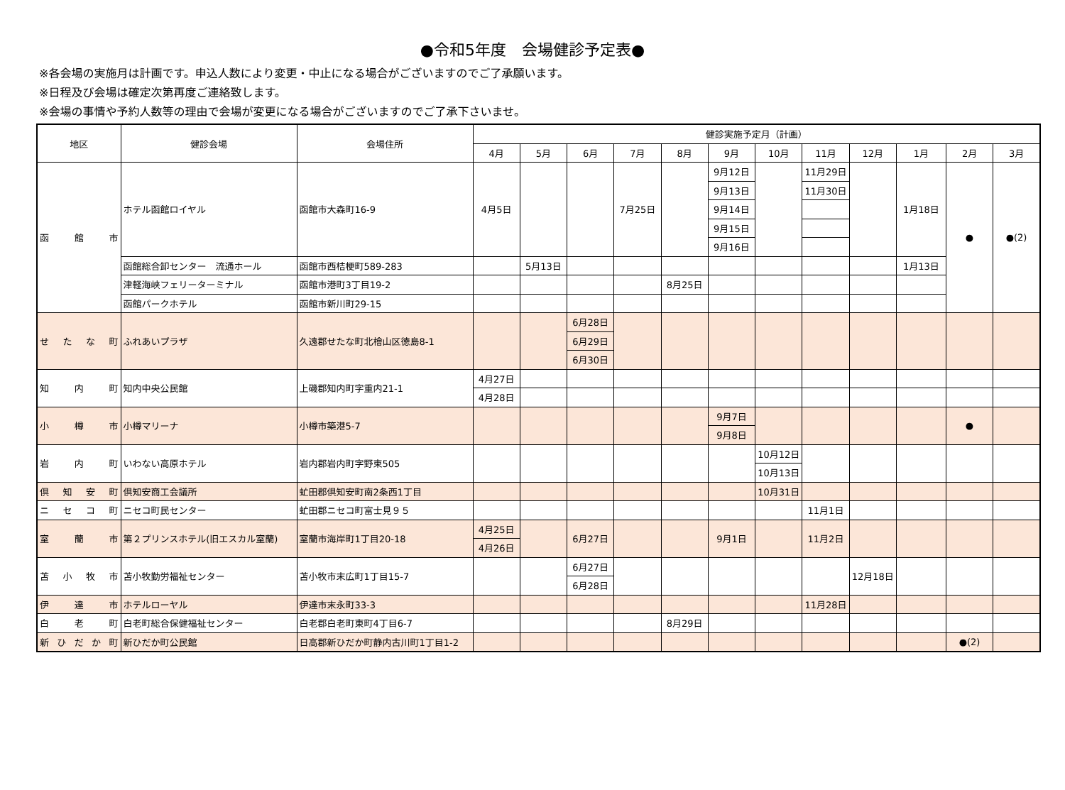●令和5年度　会場健診予定表●
※各会場の実施月は計画です。申込人数により変更・中止になる場合がございますのでご了承願います。
※日程及び会場は確定次第再度ご連絡致します。
※会場の事情や予約人数等の理由で会場が変更になる場合がございますのでご了承下さいませ。
| 地区 | 健診会場 | 会場住所 | 健診実施予定月（計画） | | | | | | | | | | | |
| --- | --- | --- | --- | --- | --- | --- | --- | --- | --- | --- | --- | --- | --- | --- |
| | | | 4月 | 5月 | 6月 | 7月 | 8月 | 9月 | 10月 | 11月 | 12月 | 1月 | 2月 | 3月 |
| 函 館 市 | ホテル函館ロイヤル | 函館市大森町16-9 | 4月5日 | | | 7月25日 | | 9月12日 | | 11月29日 | | 1月18日 | ● | ●(2) |
| | | | | | | | | 9月13日 | | 11月30日 | | | | |
| | | | | | | | | 9月14日 | | | | | | |
| | | | | | | | | 9月15日 | | | | | | |
| | | | | | | | | 9月16日 | | | | | | |
| | 函館総合卸センター 流通ホール | 函館市西桔梗町589-283 | | 5月13日 | | | | | | | | 1月13日 | | |
| | 津軽海峡フェリーターミナル | 函館市港町3丁目19-2 | | | | | 8月25日 | | | | | | | |
| | 函館パークホテル | 函館市新川町29-15 | | | | | | | | | | | | |
| せ た な 町 | ふれあいプラザ | 久遠郡せたな町北檜山区徳島8-1 | | | 6月28日 | | | | | | | | | |
| | | | | | 6月29日 | | | | | | | | | |
| | | | | | 6月30日 | | | | | | | | | |
| 知 内 町 | 知内中央公民館 | 上磯郡知内町字重内21-1 | 4月27日 | | | | | | | | | | | |
| | | | 4月28日 | | | | | | | | | | | |
| 小 樽 市 | 小樽マリーナ | 小樽市築港5-7 | | | | | | 9月7日 | | | | | ● | |
| | | | | | | | | 9月8日 | | | | | | |
| 岩 内 町 | いわない高原ホテル | 岩内郡岩内町字野束505 | | | | | | | 10月12日 | | | | | |
| | | | | | | | | | 10月13日 | | | | | |
| 倶 知 安 町 | 倶知安商工会議所 | 虻田郡倶知安町南2条西1丁目 | | | | | | | 10月31日 | | | | | |
| ニ セ コ 町 | ニセコ町民センター | 虻田郡ニセコ町富士見９５ | | | | | | | | 11月1日 | | | | |
| 室 蘭 市 | 第２プリンスホテル(旧エスカル室蘭) | 室蘭市海岸町1丁目20-18 | 4月25日 | | 6月27日 | | | 9月1日 | | 11月2日 | | | | |
| | | | 4月26日 | | | | | | | | | | | |
| 苫 小 牧 市 | 苫小牧勤労福祉センター | 苫小牧市末広町1丁目15-7 | | | 6月27日 | | | | | | 12月18日 | | | |
| | | | | | 6月28日 | | | | | | | | | |
| 伊 達 市 | ホテルローヤル | 伊達市末永町33-3 | | | | | | | | 11月28日 | | | | |
| 白 老 町 | 白老町総合保健福祉センター | 白老郡白老町東町4丁目6-7 | | | | | 8月29日 | | | | | | | |
| 新ひだか町 | 新ひだか町公民館 | 日高郡新ひだか町静内古川町1丁目1-2 | | | | | | | | | | | ●(2) | |